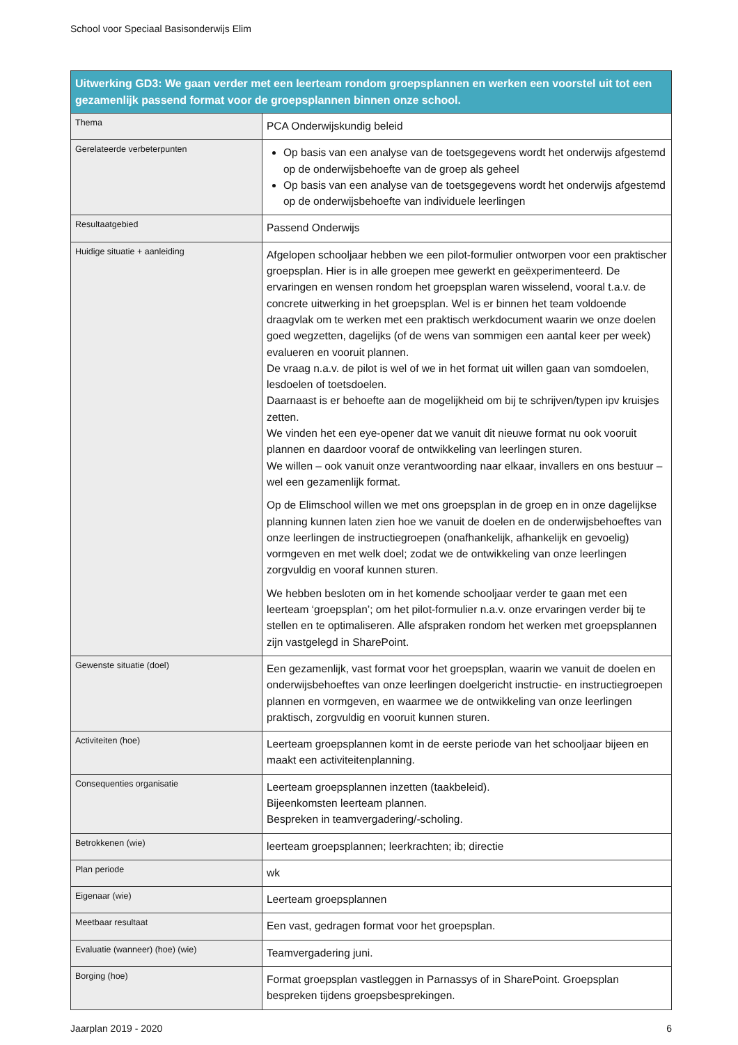School voor Speciaal Basisonderwijs Elim
| Uitwerking GD3: We gaan verder met een leerteam rondom groepsplannen en werken een voorstel uit tot een gezamenlijk passend format voor de groepsplannen binnen onze school. | |
| --- | --- |
| Thema | PCA Onderwijskundig beleid |
| Gerelateerde verbeterpunten | Op basis van een analyse van de toetsgegevens wordt het onderwijs afgestemd op de onderwijsbehoefte van de groep als geheel Op basis van een analyse van de toetsgegevens wordt het onderwijs afgestemd op de onderwijsbehoefte van individuele leerlingen |
| Resultaatgebied | Passend Onderwijs |
| Huidige situatie + aanleiding | Afgelopen schooljaar hebben we een pilot-formulier ontworpen voor een praktischer groepsplan. Hier is in alle groepen mee gewerkt en geëxperimenteerd. De ervaringen en wensen rondom het groepsplan waren wisselend, vooral t.a.v. de concrete uitwerking in het groepsplan. Wel is er binnen het team voldoende draagvlak om te werken met een praktisch werkdocument waarin we onze doelen goed wegzetten, dagelijks (of de wens van sommigen een aantal keer per week) evalueren en vooruit plannen. De vraag n.a.v. de pilot is wel of we in het format uit willen gaan van somdoelen, lesdoelen of toetsdoelen. Daarnaast is er behoefte aan de mogelijkheid om bij te schrijven/typen ipv kruisjes zetten. We vinden het een eye-opener dat we vanuit dit nieuwe format nu ook vooruit plannen en daardoor vooraf de ontwikkeling van leerlingen sturen. We willen – ook vanuit onze verantwoording naar elkaar, invallers en ons bestuur – wel een gezamenlijk format. Op de Elimschool willen we met ons groepsplan in de groep en in onze dagelijkse planning kunnen laten zien hoe we vanuit de doelen en de onderwijsbehoeftes van onze leerlingen de instructiegroepen (onafhankelijk, afhankelijk en gevoelig) vormgeven en met welk doel; zodat we de ontwikkeling van onze leerlingen zorgvuldig en vooraf kunnen sturen. We hebben besloten om in het komende schooljaar verder te gaan met een leerteam ‘groepsplan’; om het pilot-formulier n.a.v. onze ervaringen verder bij te stellen en te optimaliseren. Alle afspraken rondom het werken met groepsplannen zijn vastgelegd in SharePoint. |
| Gewenste situatie (doel) | Een gezamenlijk, vast format voor het groepsplan, waarin we vanuit de doelen en onderwijsbehoeftes van onze leerlingen doelgericht instructie- en instructiegroepen plannen en vormgeven, en waarmee we de ontwikkeling van onze leerlingen praktisch, zorgvuldig en vooruit kunnen sturen. |
| Activiteiten (hoe) | Leerteam groepsplannen komt in de eerste periode van het schooljaar bijeen en maakt een activiteitenplanning. |
| Consequenties organisatie | Leerteam groepsplannen inzetten (taakbeleid). Bijeenkomsten leerteam plannen. Bespreken in teamvergadering/-scholing. |
| Betrokkenen (wie) | leerteam groepsplannen; leerkrachten; ib; directie |
| Plan periode | wk |
| Eigenaar (wie) | Leerteam groepsplannen |
| Meetbaar resultaat | Een vast, gedragen format voor het groepsplan. |
| Evaluatie (wanneer) (hoe) (wie) | Teamvergadering juni. |
| Borging (hoe) | Format groepsplan vastleggen in Parnassys of in SharePoint. Groepsplan bespreken tijdens groepsbesprekingen. |
Jaarplan 2019 - 2020 6